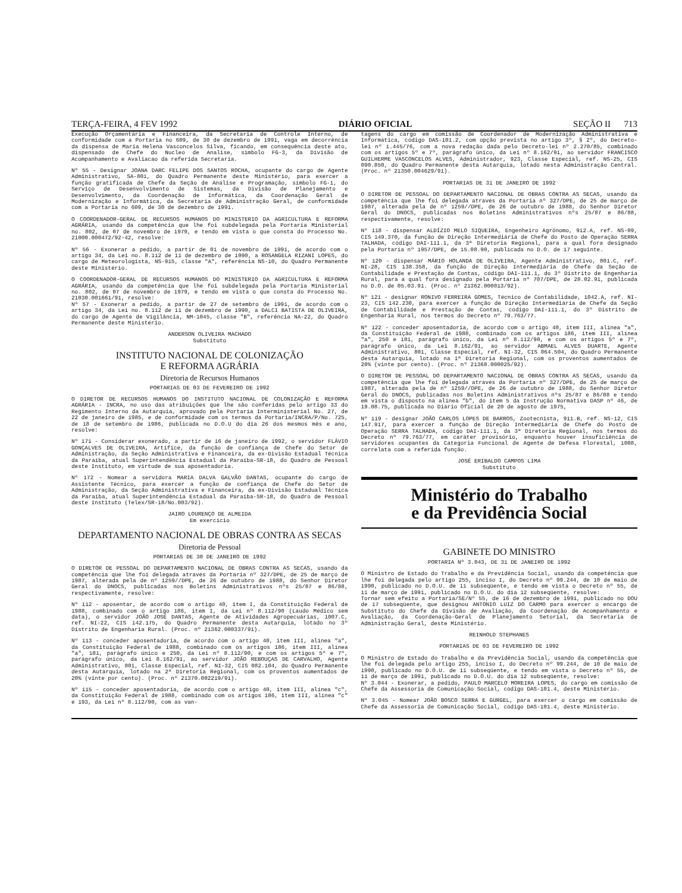TERÇA-FEIRA, 4 FEV 1992 DIÁRIO OFICIAL SEÇÃO II 713
Execução Orçamentária e Financeira, da Secretaria de Controle Interno, de conformidade com a Portaria no 609, de 30 de dezembro de 1991, vaga em decorrência da dispensa de Maria Helena Vasconcelos Silva, ficando, em consequência deste ato, dispensado de Chefe do Nucleo de Analise, simbolo FG-3, da Divisão de Acompanhamento e Avaliacao da referida Secretaria.
Nº 55 - Designar JOANA DARC FELIPE DOS SANTOS ROCHA, ocupante do cargo de Agente Administrativo, SA-801, do Quadro Permanente deste Ministério, para exercer a função gratificada de Chefe da Seção de Análise e Programação, símbolo FG-1, do Serviço de Desenvolvimento de Sistemas, da Divisão de Planejamento e Desenvolvimento, da Coordenação de Informática, da Coordenação Geral de Modernização e Informática, da Secretaria de Administração Geral, de conformidade com a Portaria no 609, de 30 de dezembro de 1991.
O COORDENADOR-GERAL DE RECURSOS HUMANOS DO MINISTERIO DA AGRICULTURA E REFORMA AGRÁRIA, usando da competência que lhe foi subdelegada pela Portaria Ministerial no. 802, de 07 de novembro de 1979, e tendo em vista o que consta do Processo No. 21000.000472/92-42, resolve:
Nº 56 - Exonerar a pedido, a partir de 01 de novembro de 1991, de acordo com o artigo 34, da Lei no. 8.112 de 11 de dezembro de 1990, a ROSANGELA RIZANI LOPES, do cargo de Meteorologista, NS-915, classe "A", referência NS-10, do Quadro Permanente deste Ministério.
O COORDENADOR-GERAL DE RECURSOS HUMANOS DO MINISTERIO DA AGRICULTURA E REFORMA AGRÁRIA, usando da competência que lhe foi subdelegada pela Portaria Ministerial no. 802, de 07 de novembro de 1979, e tendo em vista o que consta do Processo No. 21030.001661/91, resolve:
Nº 57 - Exonerar a pedido, a partir de 27 de setembro de 1991, de acordo com o artigo 34, da Lei no. 8.112 de 11 de dezembro de 1990, a DALCI BATISTA DE OLIVEIRA, do cargo de Agente de Vigilância, NM-1045, classe "B", referência NA-22, do Quadro Permanente deste Ministério.
ANDERSON OLIVEIRA MACHADO
Substituto
INSTITUTO NACIONAL DE COLONIZAÇÃO
E REFORMA AGRÁRIA
Diretoria de Recursos Humanos
PORTARIAS DE 03 DE FEVEREIRO DE 1992
O DIRETOR DE RECURSOS HUMANOS DO INSTITUTO NACIONAL DE COLONIZAÇÃO E REFORMA AGRÁRIA - INCRA, no uso das atribuições que lhe são conferidas pelo artigo 33 do Regimento Interno da Autarquia, aprovado pela Portaria Interministerial No. 27, de 22 de janeiro de 1985, e de conformidade com os termos da Portaria/INCRA/P/No. 725, de 18 de setembro de 1986, publicada no D.O.U do dia 26 dos mesmos mês e ano, resolve:
Nº 171 - Considerar exonerado, a partir de 16 de janeiro de 1992, o servidor FLÁVIO GONÇALVES DE OLIVEIRA, Artífice, da função de confiança de Chefe do Setor de Administração, da Seção Administrativa e Financeira, da ex-Divisão Estadual Técnica da Paraíba, atual Superintendência Estadual da Paraíba-SR-18, do Quadro de Pessoal deste Instituto, em virtude de sua aposentadoria.
Nº 172 - Nomear a servidora MARIA DALVA GALVÃO DANTAS, ocupante do cargo de Assistente Técnico, para exercer a função de confiança de Chefe do Setor de Administração, da Seção Administrativa e Financeira, da ex-Divisão Estadual Técnica da Paraíba, atual Superintendência Estadual da Paraíba-SR-18, do Quadro de Pessoal deste Instituto (Telex/SR-18/No.003/92).
JAIRO LOURENÇO DE ALMEIDA
Em exercício
DEPARTAMENTO NACIONAL DE OBRAS CONTRA AS SECAS
Diretoria de Pessoal
PORTARIAS DE 30 DE JANEIRO DE 1992
O DIRETOR DE PESSOAL DO DEPARTAMENTO NACIONAL DE OBRAS CONTRA AS SECAS, usando da competência que lhe foi delegada através da Portaria nº 327/DPE, de 25 de março de 1987, alterada pela de nº 1259//DPE, de 26 de outubro de 1988, do Senhor Diretor Geral do DNOCS, publicadas nos Boletins Administrativos nºs 25/87 e 86/88, respectivamente, resolve:
Nº 112 - aposentar, de acordo com o artigo 40, item I, da Constituição Federal de 1988, combinado com o artigo 186, item I, da Lei nº 8.112/90 (Laudo Médico sem data), o servidor JOÃO JOSÉ DANTAS, Agente de Atividades Agropecuárias, 1007.C, ref. NI-22, CIS 142.175, do Quadro Permanente desta Autarquia, lotado no 3º Distrito de Engenharia Rural. (Proc. nº 21362.000337/91).
Nº 113 - conceder aposentadoria, de acordo com o artigo 40, item III, alínea "a", da Constituição Federal de 1988, combinado com os artigos 186, item III, alínea "a", 101, parágrafo único e 250, da Lei nº 8.112/90, e com os artigos 5º e 7º, parágrafo único, da Lei 8.162/91, ao servidor JOÃO REBOUÇAS DE CARVALHO, Agente Administrativo, 801, Classe Especial, ref. NI-32, CIS 082.104, do Quadro Permanente desta Autarquia, lotado na 2ª Diretoria Regional, com os proventos aumentados de 20% (vinte por cento). (Proc. nº 21370.002219/91).
Nº 115 - conceder aposentadoria, de acordo com o artigo 40, item III, alínea "c", da Constituição Federal de 1988, combinado com os artigos 186, item III, alínea "c" e 193, da Lei nº 8.112/90, com as van-
tagens do cargo em comissão de Coordenador de Modernização Administrativa e Informática, código DAS-101.2, com opção prevista no artigo 3º, § 2º, do Decreto-lei nº 1.445/76, com a nova redação dada pelo Decreto-lei nº 2.270/85, combinado com os artigos 5º e 7º, parágrafo único, da Lei nº 8.162/91, ao servidor FRANCISCO GUILHERME VASCONCELOS ALVES, Administrador, 923, Classe Especial, ref. NS-25, CIS 090.850, do Quadro Permanente desta Autarquia, lotado nesta Administração Central. (Proc. nº 21350.004629/91).
PORTARIAS DE 31 DE JANEIRO DE 1992
O DIRETOR DE PESSOAL DO DEPARTAMENTO NACIONAL DE OBRAS CONTRA AS SECAS, usando da competência que lhe foi delegada através da Portaria nº 327/DPE, de 25 de março de 1987, alterada pela de nº 1259//DPE, de 26 de outubro de 1988, do Senhor Diretor Geral do DNOCS, publicadas nos Boletins Administrativos nºs 25/87 e 86/88, respectivamente, resolve:
Nº 118 - dispensar ALDÍZIO MELO SIQUEIRA, Engenheiro Agrônomo, 912.A, ref. NS-09, CIS 149.370, da função de Direção Intermediária de Chefe do Posto de Operação SERRA TALHADA, código DAI-111.1, da 3ª Diretoria Regional, para a qual fora designado pela Portaria nº 1957/DPE, de 15.08.90, publicada no D.O. de 17 seguinte.
Nº 120 - dispensar MÁRIO HOLANDA DE OLIVEIRA, Agente Administrativo, 801.C, ref. NI-28, CIS 138.358, da função de Direção Intermediária de Chefe da Seção de Contabilidade e Prestação de Contas, código DAI-111.1, do 3º Distrito de Engenharia Rural, para a qual fora designado pela Portaria nº 707/DPE, de 28.02.91, publicada no D.O. de 05.03.91. (Proc. nº 21362.000013/92).
Nº 121 - designar RONIVO FERREIRA GOMES, Técnico de Contabilidade, 1042.A, ref. NI-23, CIS 142.230, para exercer a função de Direção Intermediária de Chefe da Seção de Contabilidade e Prestação de Contas, código DAI-111.1, do 3º Distrito de Engenharia Rural, nos termos do Decreto nº 79.763/77.
Nº 122 - conceder aposentadoria, de acordo com o artigo 40, item III, alínea "a", da Constituição Federal de 1988, combinado com os artigos 186, item III, alínea "a", 250 e 101, parágrafo único, da Lei nº 8.112/90, e com os artigos 5º e 7º, parágrafo único, da Lei 8.162/91, ao servidor ABMAEL ALVES DUARTE, Agente Administrativo, 801, Classe Especial, ref. NI-32, CIS 064.504, do Quadro Permanente desta Autarquia, lotado na 1ª Diretoria Regional, com os proventos aumentados de 20% (vinte por cento). (Proc. nº 21368.000025/92).
O DIRETOR DE PESSOAL DO DEPARTAMENTO NACIONAL DE OBRAS CONTRA AS SECAS, usando da competência que lhe foi delegada através da Portaria nº 327/DPE, de 25 de março de 1987, alterada pela de nº 1259//DPE, de 26 de outubro de 1988, do Senhor Diretor Geral do DNOCS, publicadas nos Boletins Administrativos nºs 25/87 e 86/88 e tendo em vista o disposto na alínea "b", do item 5 da Instrução Normativa DASP nº 46, de 19.08.75, publicada no Diário Oficial de 20 de agosto de 1975,
Nº 119 - designar JOÃO CARLOS LOPES DE BARROS, Zootecnista, 911.B, ref. NS-12, CIS 147.917, para exercer a função de Direção Intermediária de Chefe do Posto de Operação SERRA TALHADA, código DAI-111.1, da 3ª Diretoria Regional, nos termos do Decreto nº 79.763/77, em caráter provisório, enquanto houver insuficiência de servidores ocupantes da Categoria Funcional de Agente de Defesa Florestal, 1008, correlata com a referida função.
JOSÉ ERIBALDO CAMPOS LIMA
Substituto
Ministério do Trabalho
e da Previdência Social
GABINETE DO MINISTRO
PORTARIA Nº 3.043, DE 31 DE JANEIRO DE 1992
O Ministro de Estado do Trabalho e da Previdência Social, usando da competência que lhe foi delegada pelo artigo 255, inciso I, do Decreto nº 99.244, de 10 de maio de 1990, publicado no D.O.U. de 11 subseqüente, e tendo em vista o Decreto nº 55, de 11 de março de 1991, publicado no D.O.U. do dia 12 subseqüente, resolve:
Tornar sem efeito a Portaria/SE/Nº 55, de 16 de dezembro de 1991, publicado no DOU de 17 subseqüente, que designou ANTONIO LUIZ DO CARMO para exercer o encargo de Substituto do Chefe da Divisão de Avaliação, da Coordenação de Acompanhamento e Avaliação, da Coordenação-Geral de Planejamento Setorial, da Secretaria de Administração Geral, deste Ministério.
REINHOLD STEPHANES
PORTARIAS DE 03 DE FEVEREIRO DE 1992
O Ministro de Estado do Trabalho e da Previdência Social, usando da competência que lhe foi delegada pelo artigo 255, inciso I, do Decreto nº 99.244, de 10 de maio de 1990, publicado no D.O.U. de 11 subseqüente, e tendo em vista o Decreto nº 55, de 11 de março de 1991, publicado no D.O.U. do dia 12 subseqüente, resolve:
Nº 3.044 - Exonerar, a pedido, PAULO MARCELO MOREIRA LOPES, do cargo em comissão de Chefe da Assessoria de Comunicação Social, código DAS-101.4, deste Ministério.
Nº 3.045 - Nomear JOÃO BOSCO SERRA E GURGEL, para exercer o cargo em comissão de Chefe da Assessoria de Comunicação Social, código DAS-101.4, deste Ministério.